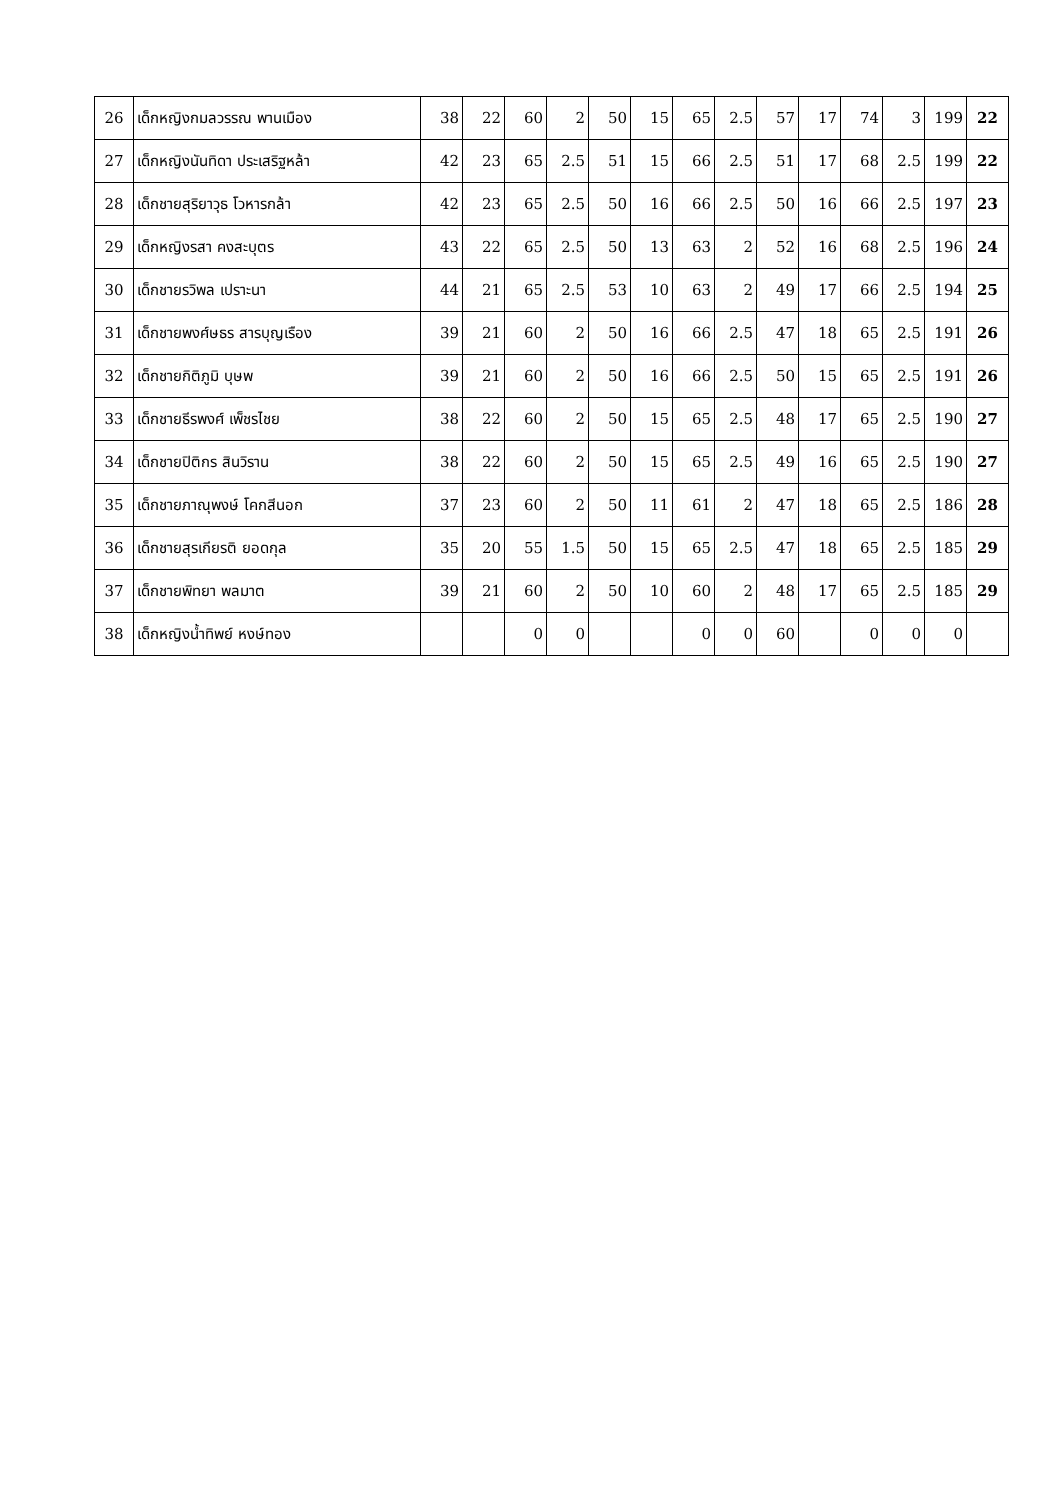| 26 | เด็กหญิงกมลวรรณ พานเมือง | 38 | 22 | 60 | 2 | 50 | 15 | 65 | 2.5 | 57 | 17 | 74 | 3 | 199 | 22 |
| 27 | เด็กหญิงนันทิดา ประเสริฐหล้า | 42 | 23 | 65 | 2.5 | 51 | 15 | 66 | 2.5 | 51 | 17 | 68 | 2.5 | 199 | 22 |
| 28 | เด็กชายสุริยาวุธ โวหารกล้า | 42 | 23 | 65 | 2.5 | 50 | 16 | 66 | 2.5 | 50 | 16 | 66 | 2.5 | 197 | 23 |
| 29 | เด็กหญิงรสา คงสะบุตร | 43 | 22 | 65 | 2.5 | 50 | 13 | 63 | 2 | 52 | 16 | 68 | 2.5 | 196 | 24 |
| 30 | เด็กชายรวิพล เปราะนา | 44 | 21 | 65 | 2.5 | 53 | 10 | 63 | 2 | 49 | 17 | 66 | 2.5 | 194 | 25 |
| 31 | เด็กชายพงศ์ษธร สารบุญเรือง | 39 | 21 | 60 | 2 | 50 | 16 | 66 | 2.5 | 47 | 18 | 65 | 2.5 | 191 | 26 |
| 32 | เด็กชายกิติภูมิ บุษพ | 39 | 21 | 60 | 2 | 50 | 16 | 66 | 2.5 | 50 | 15 | 65 | 2.5 | 191 | 26 |
| 33 | เด็กชายธีรพงศ์ เพ็ชรไชย | 38 | 22 | 60 | 2 | 50 | 15 | 65 | 2.5 | 48 | 17 | 65 | 2.5 | 190 | 27 |
| 34 | เด็กชายปิติกร สินวิราน | 38 | 22 | 60 | 2 | 50 | 15 | 65 | 2.5 | 49 | 16 | 65 | 2.5 | 190 | 27 |
| 35 | เด็กชายภาณุพงษ์ โคกสีนอก | 37 | 23 | 60 | 2 | 50 | 11 | 61 | 2 | 47 | 18 | 65 | 2.5 | 186 | 28 |
| 36 | เด็กชายสุรเกียรติ ยอดกุล | 35 | 20 | 55 | 1.5 | 50 | 15 | 65 | 2.5 | 47 | 18 | 65 | 2.5 | 185 | 29 |
| 37 | เด็กชายพิทยา พลมาต | 39 | 21 | 60 | 2 | 50 | 10 | 60 | 2 | 48 | 17 | 65 | 2.5 | 185 | 29 |
| 38 | เด็กหญิงน้ำทิพย์ หงษ์ทอง | | | 0 | 0 | | | 0 | 0 | 60 | | 0 | 0 | 0 | |